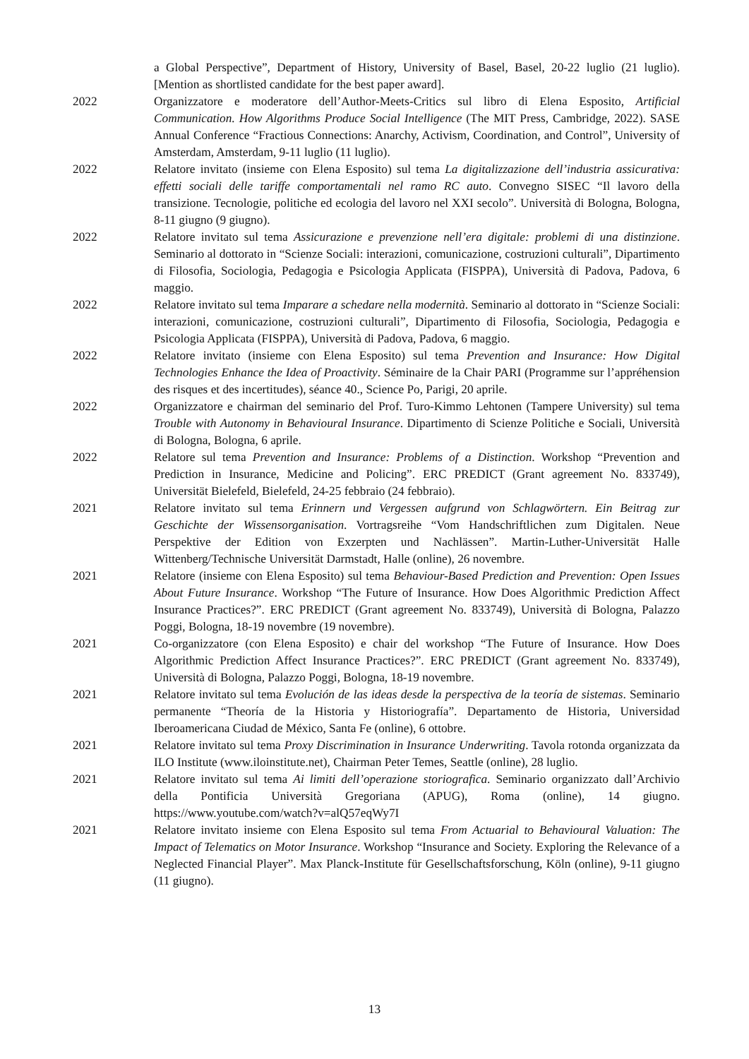a Global Perspective”, Department of History, University of Basel, Basel, 20-22 luglio (21 luglio). [Mention as shortlisted candidate for the best paper award].
2022 Organizzatore e moderatore dell’Author-Meets-Critics sul libro di Elena Esposito, Artificial Communication. How Algorithms Produce Social Intelligence (The MIT Press, Cambridge, 2022). SASE Annual Conference “Fractious Connections: Anarchy, Activism, Coordination, and Control”, University of Amsterdam, Amsterdam, 9-11 luglio (11 luglio).
2022 Relatore invitato (insieme con Elena Esposito) sul tema La digitalizzazione dell’industria assicurativa: effetti sociali delle tariffe comportamentali nel ramo RC auto. Convegno SISEC “Il lavoro della transizione. Tecnologie, politiche ed ecologia del lavoro nel XXI secolo”. Università di Bologna, Bologna, 8-11 giugno (9 giugno).
2022 Relatore invitato sul tema Assicurazione e prevenzione nell’era digitale: problemi di una distinzione. Seminario al dottorato in “Scienze Sociali: interazioni, comunicazione, costruzioni culturali”, Dipartimento di Filosofia, Sociologia, Pedagogia e Psicologia Applicata (FISPPA), Università di Padova, Padova, 6 maggio.
2022 Relatore invitato sul tema Imparare a schedare nella modernità. Seminario al dottorato in “Scienze Sociali: interazioni, comunicazione, costruzioni culturali”, Dipartimento di Filosofia, Sociologia, Pedagogia e Psicologia Applicata (FISPPA), Università di Padova, Padova, 6 maggio.
2022 Relatore invitato (insieme con Elena Esposito) sul tema Prevention and Insurance: How Digital Technologies Enhance the Idea of Proactivity. Séminaire de la Chair PARI (Programme sur l’appréhension des risques et des incertitudes), séance 40., Science Po, Parigi, 20 aprile.
2022 Organizzatore e chairman del seminario del Prof. Turo-Kimmo Lehtonen (Tampere University) sul tema Trouble with Autonomy in Behavioural Insurance. Dipartimento di Scienze Politiche e Sociali, Università di Bologna, Bologna, 6 aprile.
2022 Relatore sul tema Prevention and Insurance: Problems of a Distinction. Workshop “Prevention and Prediction in Insurance, Medicine and Policing”. ERC PREDICT (Grant agreement No. 833749), Universität Bielefeld, Bielefeld, 24-25 febbraio (24 febbraio).
2021 Relatore invitato sul tema Erinnern und Vergessen aufgrund von Schlagwörtern. Ein Beitrag zur Geschichte der Wissensorganisation. Vortragsreihe “Vom Handschriftlichen zum Digitalen. Neue Perspektive der Edition von Exzerpten und Nachlässen”. Martin-Luther-Universität Halle Wittenberg/Technische Universität Darmstadt, Halle (online), 26 novembre.
2021 Relatore (insieme con Elena Esposito) sul tema Behaviour-Based Prediction and Prevention: Open Issues About Future Insurance. Workshop “The Future of Insurance. How Does Algorithmic Prediction Affect Insurance Practices?”. ERC PREDICT (Grant agreement No. 833749), Università di Bologna, Palazzo Poggi, Bologna, 18-19 novembre (19 novembre).
2021 Co-organizzatore (con Elena Esposito) e chair del workshop “The Future of Insurance. How Does Algorithmic Prediction Affect Insurance Practices?”. ERC PREDICT (Grant agreement No. 833749), Università di Bologna, Palazzo Poggi, Bologna, 18-19 novembre.
2021 Relatore invitato sul tema Evolución de las ideas desde la perspectiva de la teoría de sistemas. Seminario permanente “Theoría de la Historia y Historiografía”. Departamento de Historia, Universidad Iberoamericana Ciudad de México, Santa Fe (online), 6 ottobre.
2021 Relatore invitato sul tema Proxy Discrimination in Insurance Underwriting. Tavola rotonda organizzata da ILO Institute (www.iloinstitute.net), Chairman Peter Temes, Seattle (online), 28 luglio.
2021 Relatore invitato sul tema Ai limiti dell’operazione storiografica. Seminario organizzato dall’Archivio della Pontificia Università Gregoriana (APUG), Roma (online), 14 giugno. https://www.youtube.com/watch?v=alQ57eqWy7I
2021 Relatore invitato insieme con Elena Esposito sul tema From Actuarial to Behavioural Valuation: The Impact of Telematics on Motor Insurance. Workshop “Insurance and Society. Exploring the Relevance of a Neglected Financial Player”. Max Planck-Institute für Gesellschaftsforschung, Köln (online), 9-11 giugno (11 giugno).
13